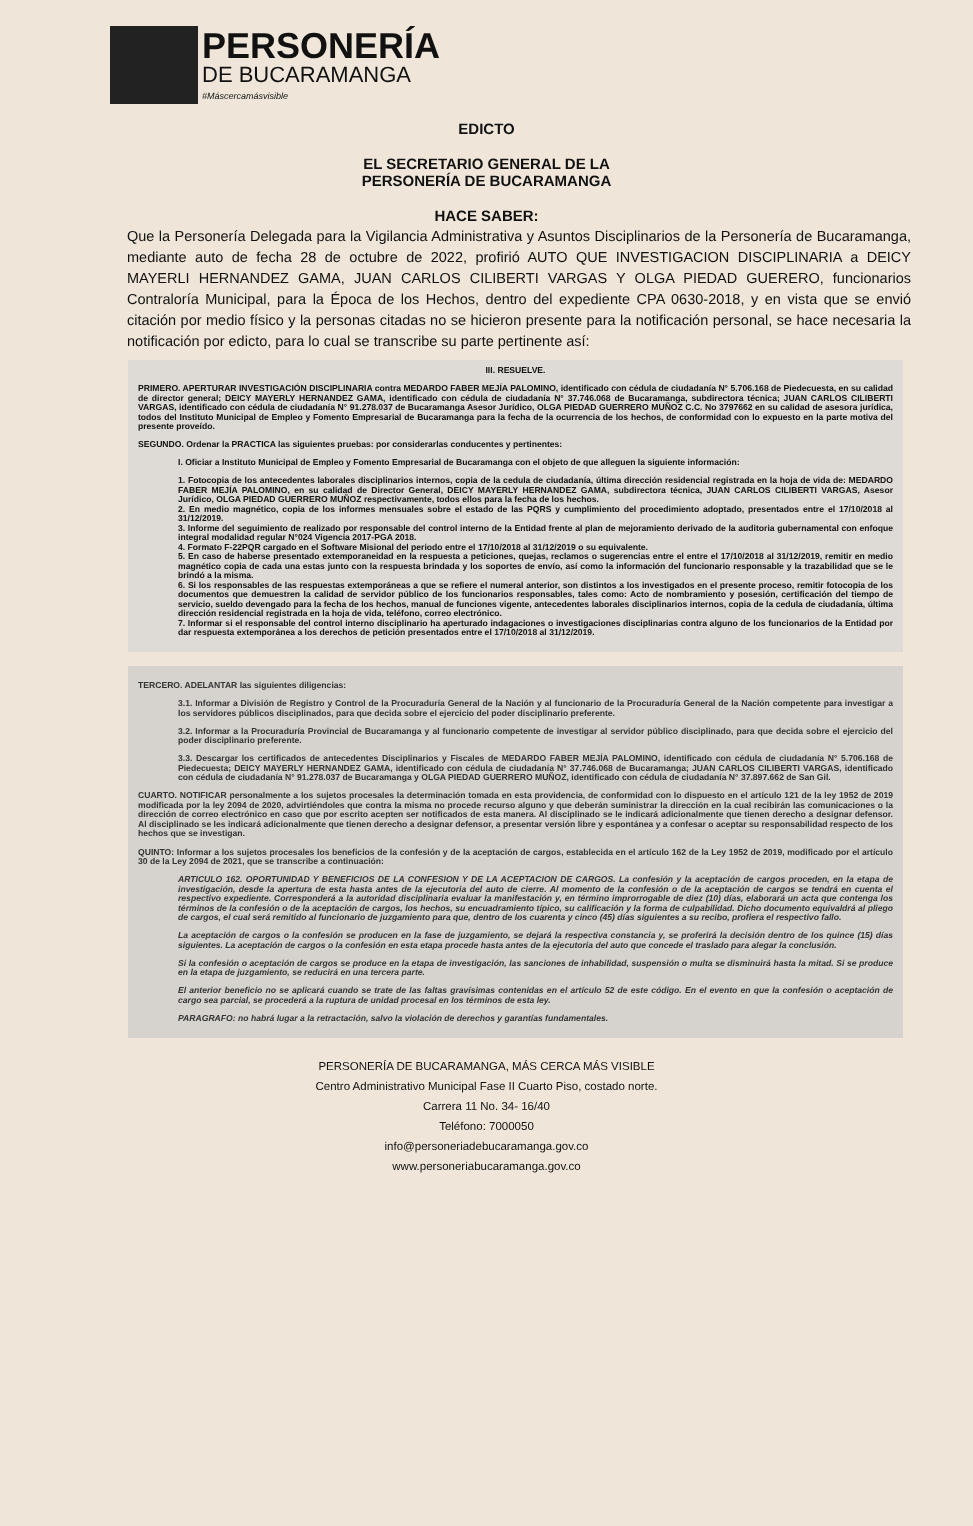PERSONERÍA
DE BUCARAMANGA
#Máscercamásvisible
EDICTO
EL SECRETARIO GENERAL DE LA
PERSONERÍA DE BUCARAMANGA
HACE SABER:
Que la Personería Delegada para la Vigilancia Administrativa y Asuntos Disciplinarios de la Personería de Bucaramanga, mediante auto de fecha 28 de octubre de 2022, profirió AUTO QUE INVESTIGACION DISCIPLINARIA a DEICY MAYERLI HERNANDEZ GAMA, JUAN CARLOS CILIBERTI VARGAS Y OLGA PIEDAD GUERERO, funcionarios Contraloría Municipal, para la Época de los Hechos, dentro del expediente CPA 0630-2018, y en vista que se envió citación por medio físico y la personas citadas no se hicieron presente para la notificación personal, se hace necesaria la notificación por edicto, para lo cual se transcribe su parte pertinente así:
III. RESUELVE.
PRIMERO. APERTURAR INVESTIGACIÓN DISCIPLINARIA contra MEDARDO FABER MEJÍA PALOMINO, identificado con cédula de ciudadanía N° 5.706.168 de Piedecuesta, en su calidad de director general; DEICY MAYERLY HERNANDEZ GAMA, identificado con cédula de ciudadanía N° 37.746.068 de Bucaramanga, subdirectora técnica; JUAN CARLOS CILIBERTI VARGAS, identificado con cédula de ciudadanía N° 91.278.037 de Bucaramanga Asesor Jurídico, OLGA PIEDAD GUERRERO MUÑOZ C.C. No 3797662 en su calidad de asesora jurídica, todos del Instituto Municipal de Empleo y Fomento Empresarial de Bucaramanga para la fecha de la ocurrencia de los hechos, de conformidad con lo expuesto en la parte motiva del presente proveído.
SEGUNDO. Ordenar la PRACTICA las siguientes pruebas: por considerarlas conducentes y pertinentes:
I. Oficiar a Instituto Municipal de Empleo y Fomento Empresarial de Bucaramanga con el objeto de que alleguen la siguiente información:
1. Fotocopia de los antecedentes laborales disciplinarios internos, copia de la cedula de ciudadanía, última dirección residencial registrada en la hoja de vida de: MEDARDO FABER MEJÍA PALOMINO, en su calidad de Director General, DEICY MAYERLY HERNANDEZ GAMA, subdirectora técnica, JUAN CARLOS CILIBERTI VARGAS, Asesor Jurídico, OLGA PIEDAD GUERRERO MUÑOZ respectivamente, todos ellos para la fecha de los hechos.
2. En medio magnético, copia de los informes mensuales sobre el estado de las PQRS y cumplimiento del procedimiento adoptado, presentados entre el 17/10/2018 al 31/12/2019.
3. Informe del seguimiento de realizado por responsable del control interno de la Entidad frente al plan de mejoramiento derivado de la auditoria gubernamental con enfoque integral modalidad regular N°024 Vigencia 2017-PGA 2018.
4. Formato F-22PQR cargado en el Software Misional del periodo entre el 17/10/2018 al 31/12/2019 o su equivalente.
5. En caso de haberse presentado extemporaneidad en la respuesta a peticiones, quejas, reclamos o sugerencias entre el entre el 17/10/2018 al 31/12/2019, remitir en medio magnético copia de cada una estas junto con la respuesta brindada y los soportes de envío, así como la información del funcionario responsable y la trazabilidad que se le brindó a la misma.
6. Si los responsables de las respuestas extemporáneas a que se refiere el numeral anterior, son distintos a los investigados en el presente proceso, remitir fotocopia de los documentos que demuestren la calidad de servidor público de los funcionarios responsables, tales como: Acto de nombramiento y posesión, certificación del tiempo de servicio, sueldo devengado para la fecha de los hechos, manual de funciones vigente, antecedentes laborales disciplinarios internos, copia de la cedula de ciudadanía, última dirección residencial registrada en la hoja de vida, teléfono, correo electrónico.
7. Informar si el responsable del control interno disciplinario ha aperturado indagaciones o investigaciones disciplinarias contra alguno de los funcionarios de la Entidad por dar respuesta extemporánea a los derechos de petición presentados entre el 17/10/2018 al 31/12/2019.
TERCERO. ADELANTAR las siguientes diligencias:
3.1. Informar a División de Registro y Control de la Procuraduría General de la Nación y al funcionario de la Procuraduría General de la Nación competente para investigar a los servidores públicos disciplinados, para que decida sobre el ejercicio del poder disciplinario preferente.
3.2. Informar a la Procuraduría Provincial de Bucaramanga y al funcionario competente de investigar al servidor público disciplinado, para que decida sobre el ejercicio del poder disciplinario preferente.
3.3. Descargar los certificados de antecedentes Disciplinarios y Fiscales de MEDARDO FABER MEJÍA PALOMINO, identificado con cédula de ciudadanía N° 5.706.168 de Piedecuesta; DEICY MAYERLY HERNANDEZ GAMA, identificado con cédula de ciudadanía N° 37.746.068 de Bucaramanga; JUAN CARLOS CILIBERTI VARGAS, identificado con cédula de ciudadanía N° 91.278.037 de Bucaramanga y OLGA PIEDAD GUERRERO MUÑOZ, identificado con cédula de ciudadanía N° 37.897.662 de San Gil.
CUARTO. NOTIFICAR personalmente a los sujetos procesales la determinación tomada en esta providencia, de conformidad con lo dispuesto en el artículo 121 de la ley 1952 de 2019 modificada por la ley 2094 de 2020, advirtiéndoles que contra la misma no procede recurso alguno y que deberán suministrar la dirección en la cual recibirán las comunicaciones o la dirección de correo electrónico en caso que por escrito acepten ser notificados de esta manera. Al disciplinado se le indicará adicionalmente que tienen derecho a designar defensor. Al disciplinado se les indicará adicionalmente que tienen derecho a designar defensor, a presentar versión libre y espontánea y a confesar o aceptar su responsabilidad respecto de los hechos que se investigan.
QUINTO: Informar a los sujetos procesales los beneficios de la confesión y de la aceptación de cargos, establecida en el artículo 162 de la Ley 1952 de 2019, modificado por el artículo 30 de la Ley 2094 de 2021, que se transcribe a continuación:
ARTICULO 162. OPORTUNIDAD Y BENEFICIOS DE LA CONFESION Y DE LA ACEPTACION DE CARGOS. La confesión y la aceptación de cargos proceden, en la etapa de investigación, desde la apertura de esta hasta antes de la ejecutoria del auto de cierre. Al momento de la confesión o de la aceptación de cargos se tendrá en cuenta el respectivo expediente. Corresponderá a la autoridad disciplinaria evaluar la manifestación y, en término improrrogable de diez (10) días, elaborará un acta que contenga los términos de la confesión o de la aceptación de cargos, los hechos, su encuadramiento típico, su calificación y la forma de culpabilidad. Dicho documento equivaldrá al pliego de cargos, el cual será remitido al funcionario de juzgamiento para que, dentro de los cuarenta y cinco (45) días siguientes a su recibo, profiera el respectivo fallo.
La aceptación de cargos o la confesión se producen en la fase de juzgamiento, se dejará la respectiva constancia y, se proferirá la decisión dentro de los quince (15) días siguientes. La aceptación de cargos o la confesión en esta etapa procede hasta antes de la ejecutoria del auto que concede el traslado para alegar la conclusión.
Si la confesión o aceptación de cargos se produce en la etapa de investigación, las sanciones de inhabilidad, suspensión o multa se disminuirá hasta la mitad. Si se produce en la etapa de juzgamiento, se reducirá en una tercera parte.
El anterior beneficio no se aplicará cuando se trate de las faltas gravísimas contenidas en el artículo 52 de este código. En el evento en que la confesión o aceptación de cargo sea parcial, se procederá a la ruptura de unidad procesal en los términos de esta ley.
PARAGRAFO: no habrá lugar a la retractación, salvo la violación de derechos y garantías fundamentales.
PERSONERÍA DE BUCARAMANGA, MÁS CERCA MÁS VISIBLE
Centro Administrativo Municipal Fase II Cuarto Piso, costado norte.
Carrera 11 No. 34- 16/40
Teléfono: 7000050
info@personeriadebucaramanga.gov.co
www.personeriabucaramanga.gov.co